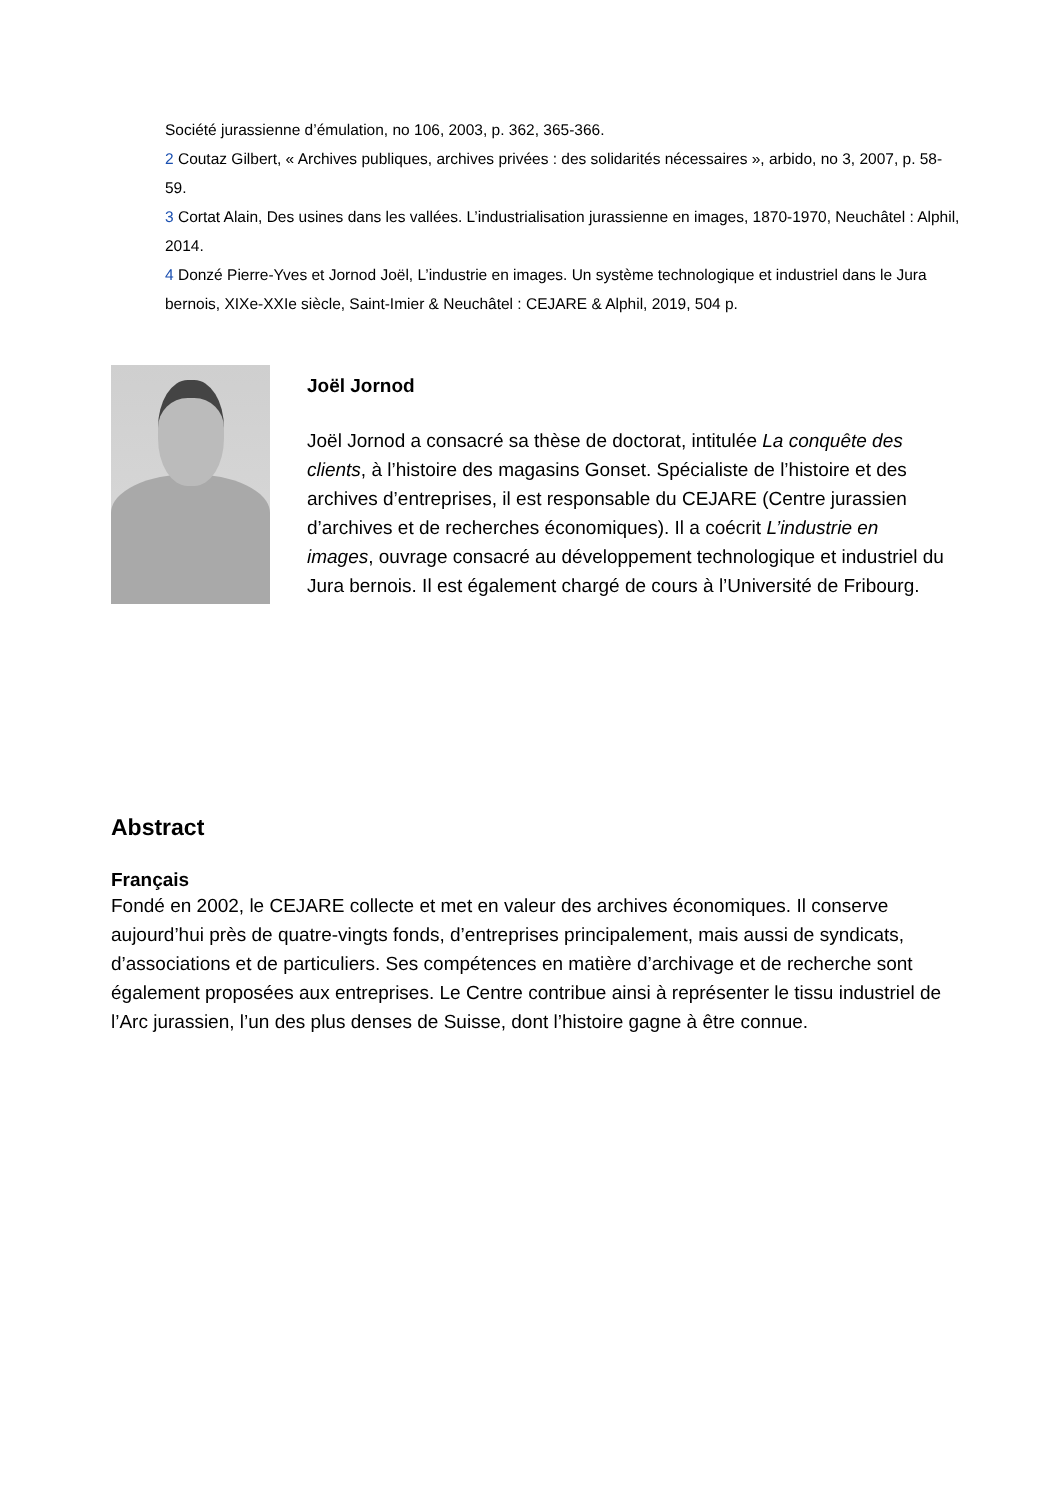Société jurassienne d’émulation, no 106, 2003, p. 362, 365-366.
2 Coutaz Gilbert, « Archives publiques, archives privées : des solidarités nécessaires », arbido, no 3, 2007, p. 58-59.
3 Cortat Alain, Des usines dans les vallées. L’industrialisation jurassienne en images, 1870-1970, Neuchâtel : Alphil, 2014.
4 Donzé Pierre-Yves et Jornod Joël, L’industrie en images. Un système technologique et industriel dans le Jura bernois, XIXe-XXIe siècle, Saint-Imier & Neuchâtel : CEJARE & Alphil, 2019, 504 p.
Joël Jornod
Joël Jornod a consacré sa thèse de doctorat, intitulée La conquête des clients, à l’histoire des magasins Gonset. Spécialiste de l’histoire et des archives d’entreprises, il est responsable du CEJARE (Centre jurassien d’archives et de recherches économiques). Il a coécrit L’industrie en images, ouvrage consacré au développement technologique et industriel du Jura bernois. Il est également chargé de cours à l’Université de Fribourg.
Abstract
Français
Fondé en 2002, le CEJARE collecte et met en valeur des archives économiques. Il conserve aujourd’hui près de quatre-vingts fonds, d’entreprises principalement, mais aussi de syndicats, d’associations et de particuliers. Ses compétences en matière d’archivage et de recherche sont également proposées aux entreprises. Le Centre contribue ainsi à représenter le tissu industriel de l’Arc jurassien, l’un des plus denses de Suisse, dont l’histoire gagne à être connue.